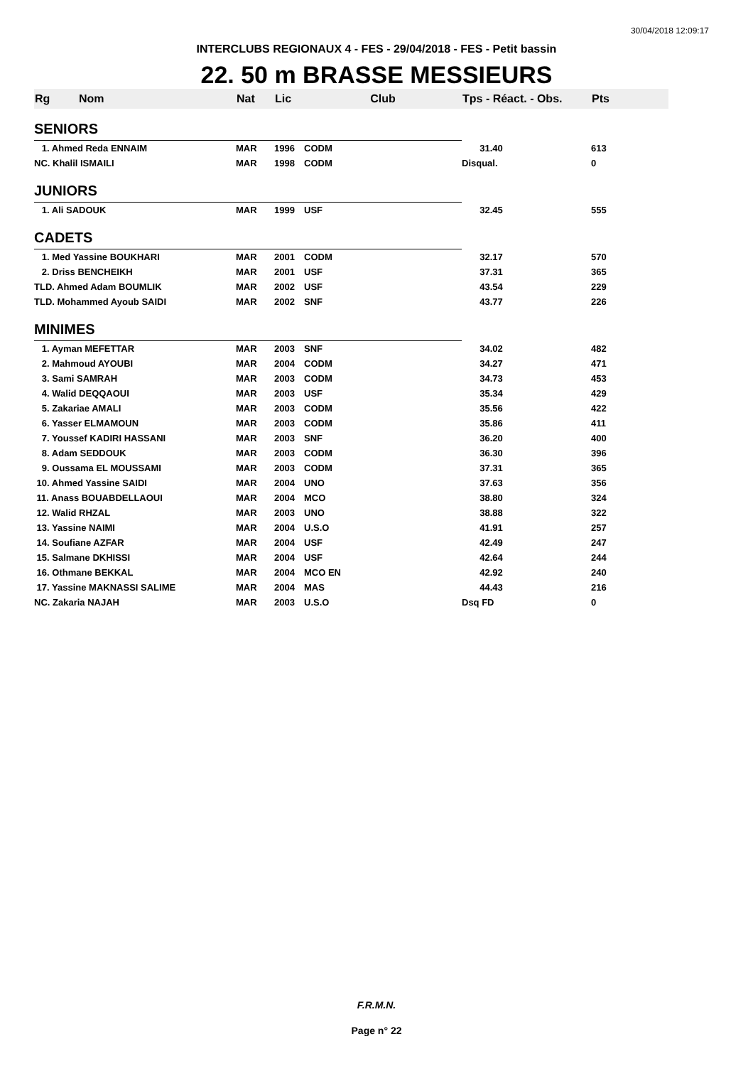30/04/2018 12:09:17
INTERCLUBS REGIONAUX 4 - FES - 29/04/2018 - FES - Petit bassin
22. 50 m BRASSE MESSIEURS
| Rg | Nom | Nat | Lic | Club | Tps - Réact. - Obs. | Pts |
| --- | --- | --- | --- | --- | --- | --- |
| SENIORS | | | | | | |
| 1. Ahmed Reda ENNAIM | | MAR | 1996 | CODM | 31.40 | 613 |
| NC. Khalil ISMAILI | | MAR | 1998 | CODM | Disqual. | 0 |
| JUNIORS | | | | | | |
| 1. Ali SADOUK | | MAR | 1999 | USF | 32.45 | 555 |
| CADETS | | | | | | |
| 1. Med Yassine BOUKHARI | | MAR | 2001 | CODM | 32.17 | 570 |
| 2. Driss BENCHEIKH | | MAR | 2001 | USF | 37.31 | 365 |
| TLD. Ahmed Adam BOUMLIK | | MAR | 2002 | USF | 43.54 | 229 |
| TLD. Mohammed Ayoub SAIDI | | MAR | 2002 | SNF | 43.77 | 226 |
| MINIMES | | | | | | |
| 1. Ayman MEFETTAR | | MAR | 2003 | SNF | 34.02 | 482 |
| 2. Mahmoud AYOUBI | | MAR | 2004 | CODM | 34.27 | 471 |
| 3. Sami SAMRAH | | MAR | 2003 | CODM | 34.73 | 453 |
| 4. Walid DEQQAOUI | | MAR | 2003 | USF | 35.34 | 429 |
| 5. Zakariae AMALI | | MAR | 2003 | CODM | 35.56 | 422 |
| 6. Yasser ELMAMOUN | | MAR | 2003 | CODM | 35.86 | 411 |
| 7. Youssef KADIRI HASSANI | | MAR | 2003 | SNF | 36.20 | 400 |
| 8. Adam SEDDOUK | | MAR | 2003 | CODM | 36.30 | 396 |
| 9. Oussama EL MOUSSAMI | | MAR | 2003 | CODM | 37.31 | 365 |
| 10. Ahmed Yassine SAIDI | | MAR | 2004 | UNO | 37.63 | 356 |
| 11. Anass BOUABDELLAOUI | | MAR | 2004 | MCO | 38.80 | 324 |
| 12. Walid RHZAL | | MAR | 2003 | UNO | 38.88 | 322 |
| 13. Yassine NAIMI | | MAR | 2004 | U.S.O | 41.91 | 257 |
| 14. Soufiane AZFAR | | MAR | 2004 | USF | 42.49 | 247 |
| 15. Salmane DKHISSI | | MAR | 2004 | USF | 42.64 | 244 |
| 16. Othmane BEKKAL | | MAR | 2004 | MCO EN | 42.92 | 240 |
| 17. Yassine MAKNASSI SALIME | | MAR | 2004 | MAS | 44.43 | 216 |
| NC. Zakaria NAJAH | | MAR | 2003 | U.S.O | Dsq FD | 0 |
F.R.M.N.
Page n° 22